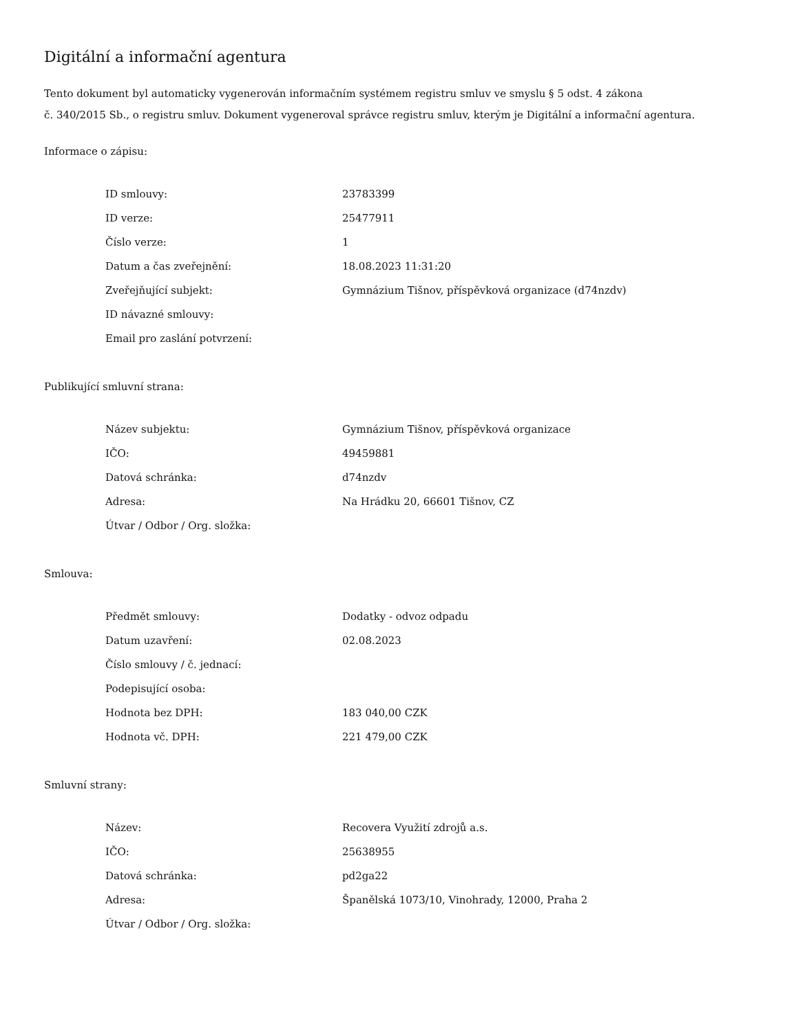Digitální a informační agentura
Tento dokument byl automaticky vygenerován informačním systémem registru smluv ve smyslu § 5 odst. 4 zákona
č. 340/2015 Sb., o registru smluv. Dokument vygeneroval správce registru smluv, kterým je Digitální a informační agentura.
Informace o zápisu:
| ID smlouvy: | 23783399 |
| ID verze: | 25477911 |
| Číslo verze: | 1 |
| Datum a čas zveřejnění: | 18.08.2023 11:31:20 |
| Zveřejňující subjekt: | Gymnázium Tišnov, příspěvková organizace (d74nzdv) |
| ID návazné smlouvy: | |
| Email pro zaslání potvrzení: | |
Publikující smluvní strana:
| Název subjektu: | Gymnázium Tišnov, příspěvková organizace |
| IČO: | 49459881 |
| Datová schránka: | d74nzdv |
| Adresa: | Na Hrádku 20, 66601 Tišnov, CZ |
| Útvar / Odbor / Org. složka: | |
Smlouva:
| Předmět smlouvy: | Dodatky - odvoz odpadu |
| Datum uzavření: | 02.08.2023 |
| Číslo smlouvy / č. jednací: | |
| Podepisující osoba: | |
| Hodnota bez DPH: | 183 040,00 CZK |
| Hodnota vč. DPH: | 221 479,00 CZK |
Smluvní strany:
| Název: | Recovera Využití zdrojů a.s. |
| IČO: | 25638955 |
| Datová schránka: | pd2ga22 |
| Adresa: | Španělská 1073/10, Vinohrady, 12000, Praha 2 |
| Útvar / Odbor / Org. složka: | |